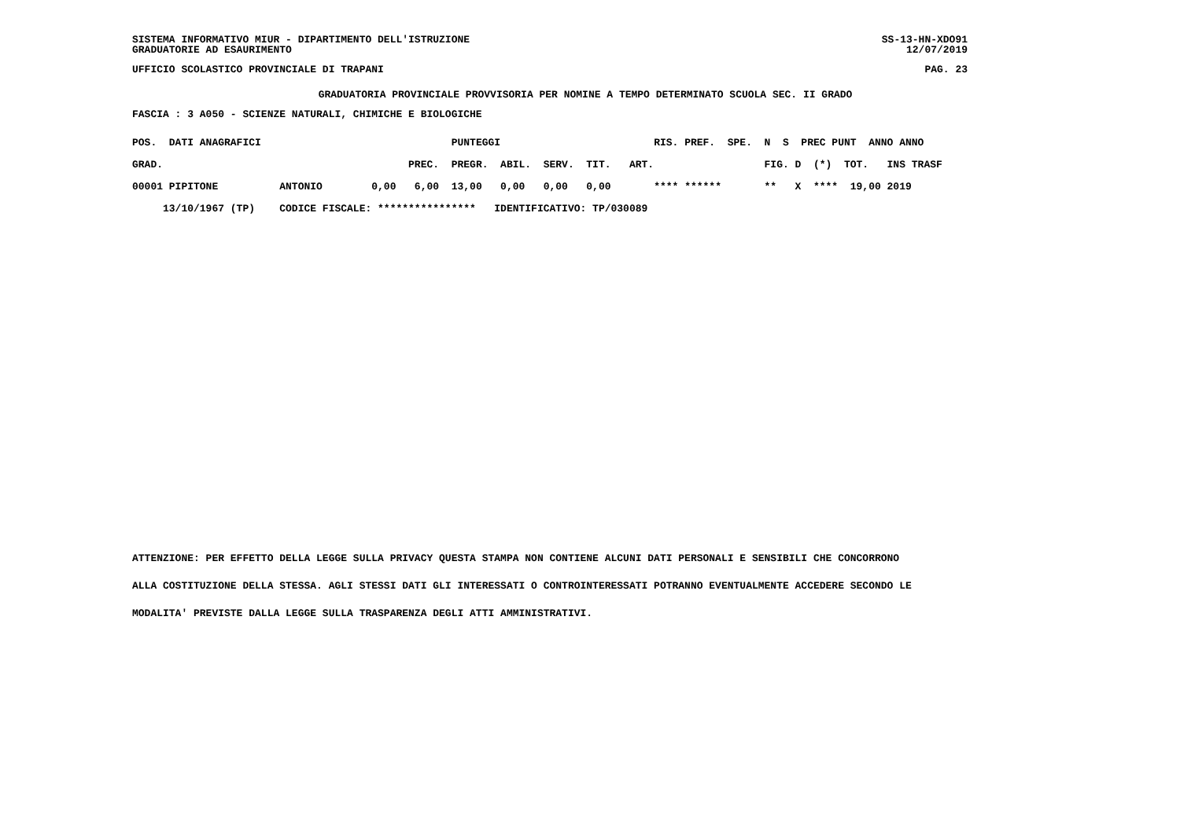SISTEMA INFORMATIVO MIUR - DIPARTIMENTO DELL'ISTRUZIONE SS-13-HN-XDO91
GRADUATORIE AD ESAURIMENTO 12/07/2019
UFFICIO SCOLASTICO PROVINCIALE DI TRAPANI PAG. 23
GRADUATORIA PROVINCIALE PROVVISORIA PER NOMINE A TEMPO DETERMINATO SCUOLA SEC. II GRADO
FASCIA : 3 A050 - SCIENZE NATURALI, CHIMICHE E BIOLOGICHE
| POS. DATI ANAGRAFICI | | PUNTEGGI | RIS. PREF. SPE. N S PREC PUNT ANNO ANNO |
| --- | --- | --- | --- |
| GRAD. | | PREC. PREGR. ABIL. SERV. TIT. ART. | FIG. D (*) TOT. INS TRASF |
| 00001 PIPITONE | ANTONIO | 0,00 6,00 13,00 0,00 0,00 0,00 | **** ****** ** X **** 19,00 2019 |
| 13/10/1967 (TP) | CODICE FISCALE: **************** IDENTIFICATIVO: TP/030089 | | |
ATTENZIONE: PER EFFETTO DELLA LEGGE SULLA PRIVACY QUESTA STAMPA NON CONTIENE ALCUNI DATI PERSONALI E SENSIBILI CHE CONCORRONO
ALLA COSTITUZIONE DELLA STESSA. AGLI STESSI DATI GLI INTERESSATI O CONTROINTERESSATI POTRANNO EVENTUALMENTE ACCEDERE SECONDO LE
MODALITA' PREVISTE DALLA LEGGE SULLA TRASPARENZA DEGLI ATTI AMMINISTRATIVI.